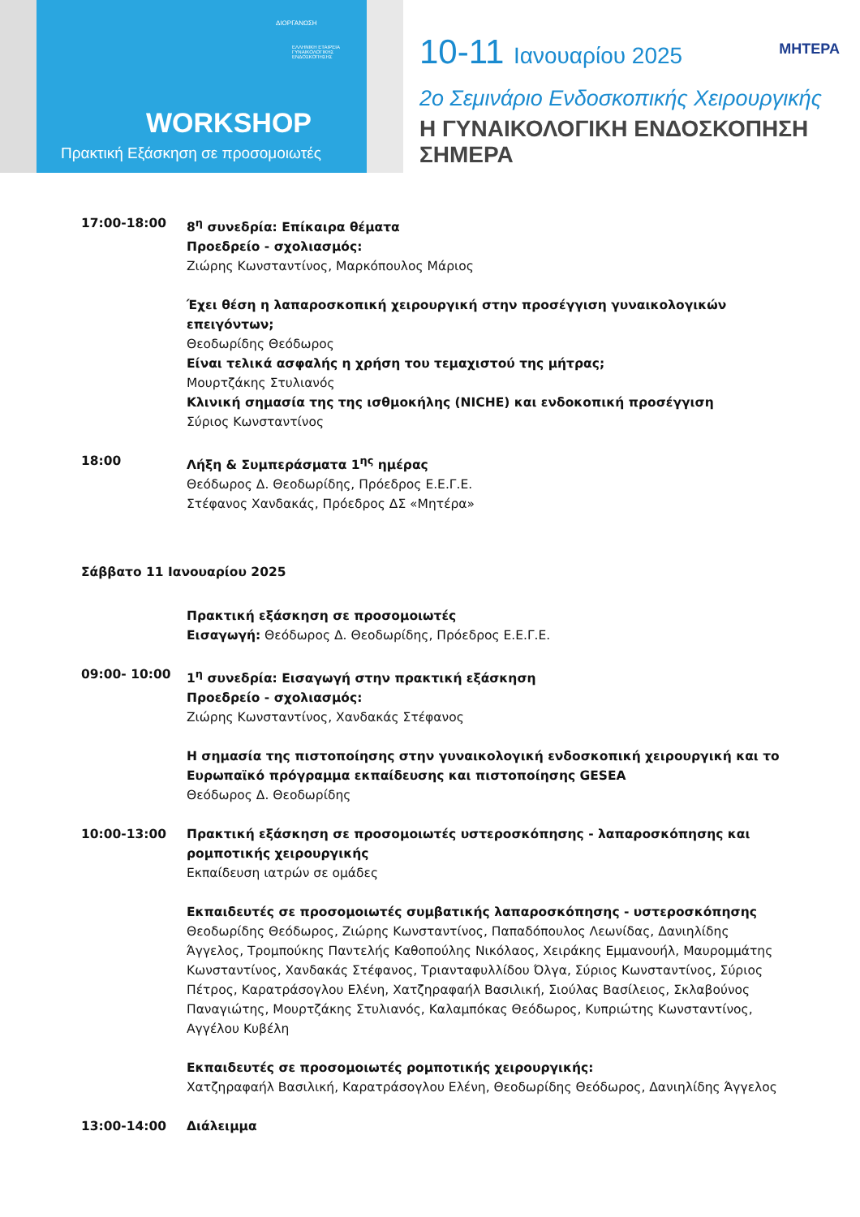ΔΙΟΡΓΑΝΩΣΗ
ΕΛΛΗΝΙΚΗ ΕΤΑΙΡΕΙΑ ΓΥΝΑΙΚΟΛΟΓΙΚΗΣ ΕΝΔΟΣΚΟΠΗΣΗΣ
WORKSHOP
Πρακτική Εξάσκηση σε προσομοιωτές
ΜΗΤΕΡΑ
10-11 Ιανουαρίου 2025
2ο Σεμινάριο Ενδοσκοπικής Χειρουργικής
Η ΓΥΝΑΙΚΟΛΟΓΙΚΗ ΕΝΔΟΣΚΟΠΗΣΗ ΣΗΜΕΡΑ
17:00-18:00 8<sup>η</sup> συνεδρία: Επίκαιρα θέματα
Προεδρείο - σχολιασμός:
Ζιώρης Κωνσταντίνος, Μαρκόπουλος Μάριος
Έχει θέση η λαπαροσκοπική χειρουργική στην προσέγγιση γυναικολογικών επειγόντων;
Θεοδωρίδης Θεόδωρος
Είναι τελικά ασφαλής η χρήση του τεμαχιστού της μήτρας;
Μουρτζάκης Στυλιανός
Κλινική σημασία της της ισθμοκήλης (NICHE) και ενδοκοπική προσέγγιση
Σύριος Κωνσταντίνος
18:00 Λήξη & Συμπεράσματα 1<sup>ης</sup> ημέρας
Θεόδωρος Δ. Θεοδωρίδης, Πρόεδρος Ε.Ε.Γ.Ε.
Στέφανος Χανδακάς, Πρόεδρος ΔΣ «Μητέρα»
Σάββατο 11 Ιανουαρίου 2025
Πρακτική εξάσκηση σε προσομοιωτές
Εισαγωγή: Θεόδωρος Δ. Θεοδωρίδης, Πρόεδρος Ε.Ε.Γ.Ε.
09:00- 10:00 1<sup>η</sup> συνεδρία: Εισαγωγή στην πρακτική εξάσκηση
Προεδρείο - σχολιασμός:
Ζιώρης Κωνσταντίνος, Χανδακάς Στέφανος
Η σημασία της πιστοποίησης στην γυναικολογική ενδοσκοπική χειρουργική και το Ευρωπαϊκό πρόγραμμα εκπαίδευσης και πιστοποίησης GESEA
Θεόδωρος Δ. Θεοδωρίδης
10:00-13:00 Πρακτική εξάσκηση σε προσομοιωτές υστεροσκόπησης - λαπαροσκόπησης και ρομποτικής χειρουργικής
Εκπαίδευση ιατρών σε ομάδες
Εκπαιδευτές σε προσομοιωτές συμβατικής λαπαροσκόπησης - υστεροσκόπησης
Θεοδωρίδης Θεόδωρος, Ζιώρης Κωνσταντίνος, Παπαδόπουλος Λεωνίδας, Δανιηλίδης Άγγελος, Τρομπούκης Παντελής Καθοπούλης Νικόλαος, Χειράκης Εμμανουήλ, Μαυρομμάτης Κωνσταντίνος, Χανδακάς Στέφανος, Τριανταφυλλίδου Όλγα, Σύριος Κωνσταντίνος, Σύριος Πέτρος, Καρατράσογλου Ελένη, Χατζηραφαήλ Βασιλική, Σιούλας Βασίλειος, Σκλαβούνος Παναγιώτης, Μουρτζάκης Στυλιανός, Καλαμπόκας Θεόδωρος, Κυπριώτης Κωνσταντίνος, Αγγέλου Κυβέλη
Εκπαιδευτές σε προσομοιωτές ρομποτικής χειρουργικής:
Χατζηραφαήλ Βασιλική, Καρατράσογλου Ελένη, Θεοδωρίδης Θεόδωρος, Δανιηλίδης Άγγελος
13:00-14:00 Διάλειμμα